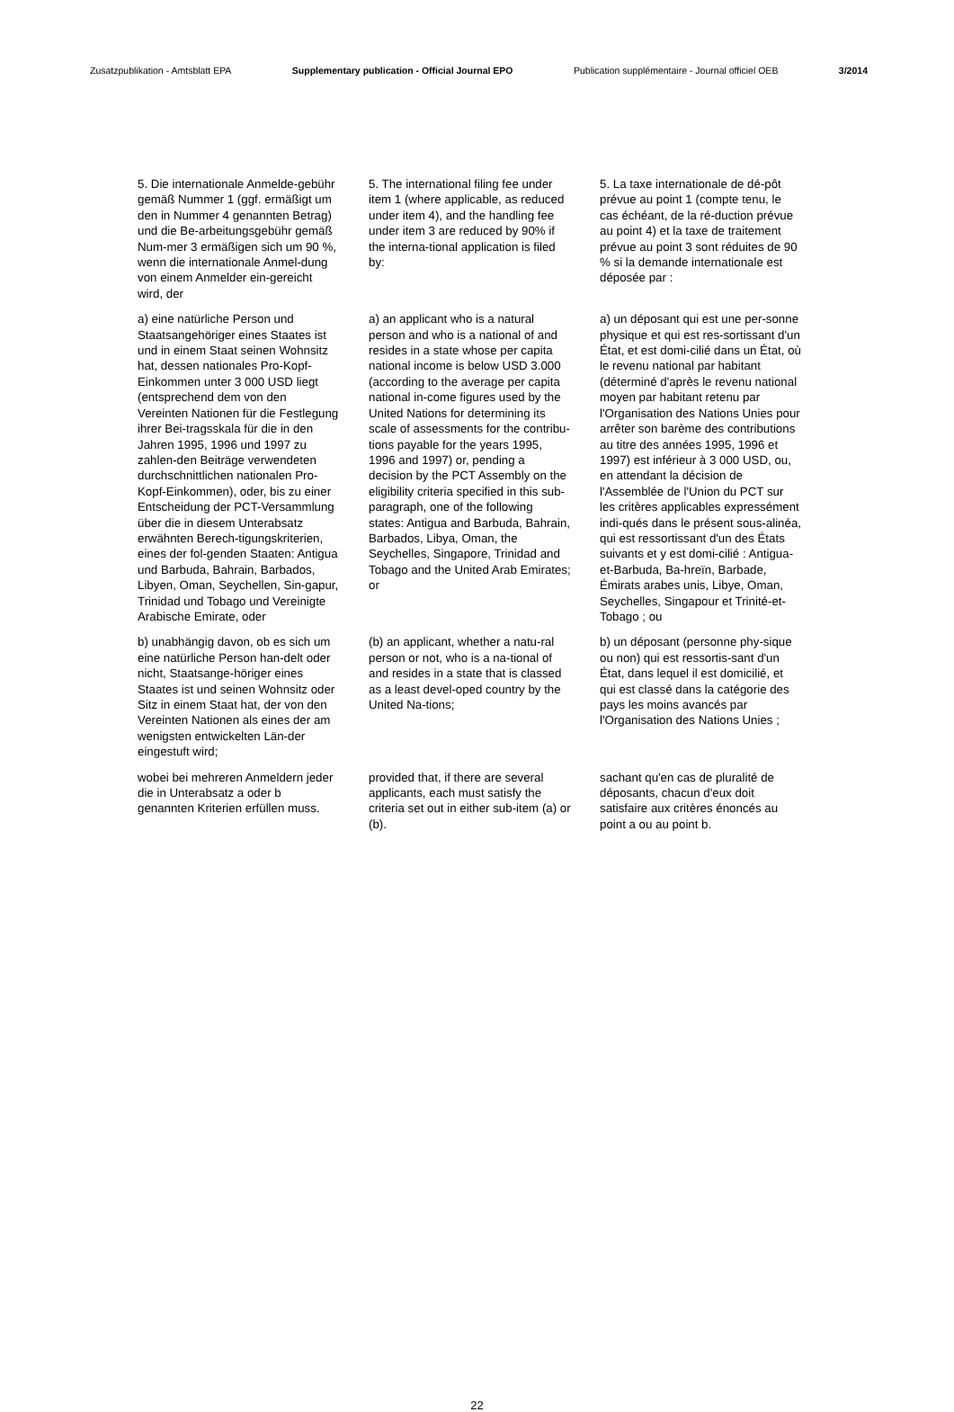Zusatzpublikation - Amtsblatt EPA Supplementary publication - Official Journal EPO Publication supplémentaire - Journal officiel OEB 3/2014
5. Die internationale Anmelde-gebühr gemäß Nummer 1 (ggf. ermäßigt um den in Nummer 4 genannten Betrag) und die Be-arbeitungsgebühr gemäß Num-mer 3 ermäßigen sich um 90 %, wenn die internationale Anmel-dung von einem Anmelder ein-gereicht wird, der
5. The international filing fee under item 1 (where applicable, as reduced under item 4), and the handling fee under item 3 are reduced by 90% if the interna-tional application is filed by:
5. La taxe internationale de dé-pôt prévue au point 1 (compte tenu, le cas échéant, de la ré-duction prévue au point 4) et la taxe de traitement prévue au point 3 sont réduites de 90 % si la demande internationale est déposée par :
a) eine natürliche Person und Staatsangehöriger eines Staates ist und in einem Staat seinen Wohnsitz hat, dessen nationales Pro-Kopf-Einkommen unter 3 000 USD liegt (entsprechend dem von den Vereinten Nationen für die Festlegung ihrer Bei-tragsskala für die in den Jahren 1995, 1996 und 1997 zu zahlen-den Beiträge verwendeten durchschnittlichen nationalen Pro-Kopf-Einkommen), oder, bis zu einer Entscheidung der PCT-Versammlung über die in diesem Unterabsatz erwähnten Berech-tigungskriterien, eines der fol-genden Staaten: Antigua und Barbuda, Bahrain, Barbados, Libyen, Oman, Seychellen, Sin-gapur, Trinidad und Tobago und Vereinigte Arabische Emirate, oder
a) an applicant who is a natural person and who is a national of and resides in a state whose per capita national income is below USD 3.000 (according to the average per capita national in-come figures used by the United Nations for determining its scale of assessments for the contribu-tions payable for the years 1995, 1996 and 1997) or, pending a decision by the PCT Assembly on the eligibility criteria specified in this sub-paragraph, one of the following states: Antigua and Barbuda, Bahrain, Barbados, Libya, Oman, the Seychelles, Singapore, Trinidad and Tobago and the United Arab Emirates; or
a) un déposant qui est une per-sonne physique et qui est res-sortissant d'un État, et est domi-cilié dans un État, où le revenu national par habitant (déterminé d'après le revenu national moyen par habitant retenu par l'Organisation des Nations Unies pour arrêter son barème des contributions au titre des années 1995, 1996 et 1997) est inférieur à 3 000 USD, ou, en attendant la décision de l'Assemblée de l'Union du PCT sur les critères applicables expressément indi-qués dans le présent sous-alinéa, qui est ressortissant d'un des États suivants et y est domi-cilié : Antigua-et-Barbuda, Ba-hreïn, Barbade, Émirats arabes unis, Libye, Oman, Seychelles, Singapour et Trinité-et-Tobago ; ou
b) unabhängig davon, ob es sich um eine natürliche Person han-delt oder nicht, Staatsange-höriger eines Staates ist und seinen Wohnsitz oder Sitz in einem Staat hat, der von den Vereinten Nationen als eines der am wenigsten entwickelten Län-der eingestuft wird;
(b) an applicant, whether a natu-ral person or not, who is a na-tional of and resides in a state that is classed as a least devel-oped country by the United Na-tions;
b) un déposant (personne phy-sique ou non) qui est ressortis-sant d'un État, dans lequel il est domicilié, et qui est classé dans la catégorie des pays les moins avancés par l'Organisation des Nations Unies ;
wobei bei mehreren Anmeldern jeder die in Unterabsatz a oder b genannten Kriterien erfüllen muss.
provided that, if there are several applicants, each must satisfy the criteria set out in either sub-item (a) or (b).
sachant qu'en cas de pluralité de déposants, chacun d'eux doit satisfaire aux critères énoncés au point a ou au point b.
22